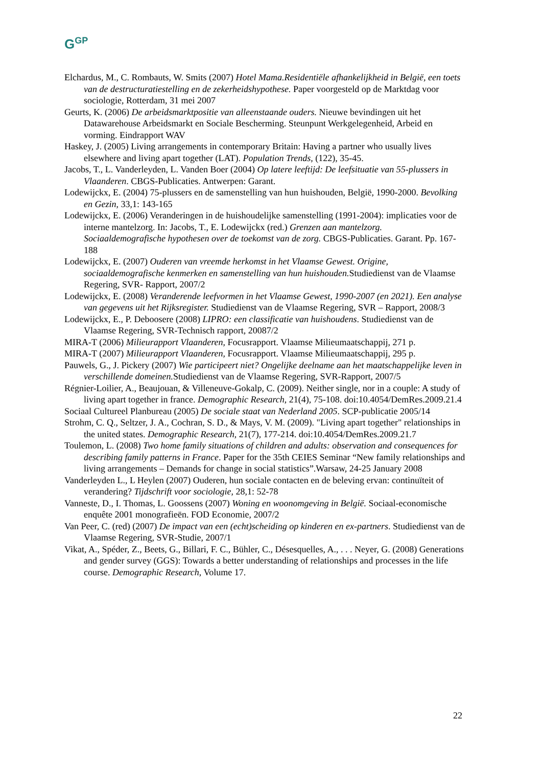G<sup>GP</sup>
Elchardus, M., C. Rombauts, W. Smits (2007) Hotel Mama.Residentiële afhankelijkheid in België, een toets van de destructuratiestelling en de zekerheidshypothese. Paper voorgesteld op de Marktdag voor sociologie, Rotterdam, 31 mei 2007
Geurts, K. (2006) De arbeidsmarktpositie van alleenstaande ouders. Nieuwe bevindingen uit het Datawarehouse Arbeidsmarkt en Sociale Bescherming. Steunpunt Werkgelegenheid, Arbeid en vorming. Eindrapport WAV
Haskey, J. (2005) Living arrangements in contemporary Britain: Having a partner who usually lives elsewhere and living apart together (LAT). Population Trends, (122), 35-45.
Jacobs, T., L. Vanderleyden, L. Vanden Boer (2004) Op latere leeftijd: De leefsituatie van 55-plussers in Vlaanderen. CBGS-Publicaties. Antwerpen: Garant.
Lodewijckx, E. (2004) 75-plussers en de samenstelling van hun huishouden, België, 1990-2000. Bevolking en Gezin, 33,1: 143-165
Lodewijckx, E. (2006) Veranderingen in de huishoudelijke samenstelling (1991-2004): implicaties voor de interne mantelzorg. In: Jacobs, T., E. Lodewijckx (red.) Grenzen aan mantelzorg. Sociaaldemografische hypothesen over de toekomst van de zorg. CBGS-Publicaties. Garant. Pp. 167-188
Lodewijckx, E. (2007) Ouderen van vreemde herkomst in het Vlaamse Gewest. Origine, sociaaldemografische kenmerken en samenstelling van hun huishouden. Studiedienst van de Vlaamse Regering, SVR- Rapport, 2007/2
Lodewijckx, E. (2008) Veranderende leefvormen in het Vlaamse Gewest, 1990-2007 (en 2021). Een analyse van gegevens uit het Rijksregister. Studiedienst van de Vlaamse Regering, SVR – Rapport, 2008/3
Lodewijckx, E., P. Deboosere (2008) LIPRO: een classificatie van huishoudens. Studiedienst van de Vlaamse Regering, SVR-Technisch rapport, 20087/2
MIRA-T (2006) Milieurapport Vlaanderen, Focusrapport. Vlaamse Milieumaatschappij, 271 p.
MIRA-T (2007) Milieurapport Vlaanderen, Focusrapport. Vlaamse Milieumaatschappij, 295 p.
Pauwels, G., J. Pickery (2007) Wie participeert niet? Ongelijke deelname aan het maatschappelijke leven in verschillende domeinen. Studiedienst van de Vlaamse Regering, SVR-Rapport, 2007/5
Régnier-Loilier, A., Beaujouan, & Villeneuve-Gokalp, C. (2009). Neither single, nor in a couple: A study of living apart together in france. Demographic Research, 21(4), 75-108. doi:10.4054/DemRes.2009.21.4
Sociaal Cultureel Planbureau (2005) De sociale staat van Nederland 2005. SCP-publicatie 2005/14
Strohm, C. Q., Seltzer, J. A., Cochran, S. D., & Mays, V. M. (2009). "Living apart together" relationships in the united states. Demographic Research, 21(7), 177-214. doi:10.4054/DemRes.2009.21.7
Toulemon, L. (2008) Two home family situations of children and adults: observation and consequences for describing family patterns in France. Paper for the 35th CEIES Seminar “New family relationships and living arrangements – Demands for change in social statistics”.Warsaw, 24-25 January 2008
Vanderleyden L., L Heylen (2007) Ouderen, hun sociale contacten en de beleving ervan: continuïteit of verandering? Tijdschrift voor sociologie, 28,1: 52-78
Vanneste, D., I. Thomas, L. Goossens (2007) Woning en woonomgeving in België. Sociaal-economische enquête 2001 monografieën. FOD Economie, 2007/2
Van Peer, C. (red) (2007) De impact van een (echt)scheiding op kinderen en ex-partners. Studiedienst van de Vlaamse Regering, SVR-Studie, 2007/1
Vikat, A., Spéder, Z., Beets, G., Billari, F. C., Bühler, C., Désesquelles, A., . . . Neyer, G. (2008) Generations and gender survey (GGS): Towards a better understanding of relationships and processes in the life course. Demographic Research, Volume 17.
22